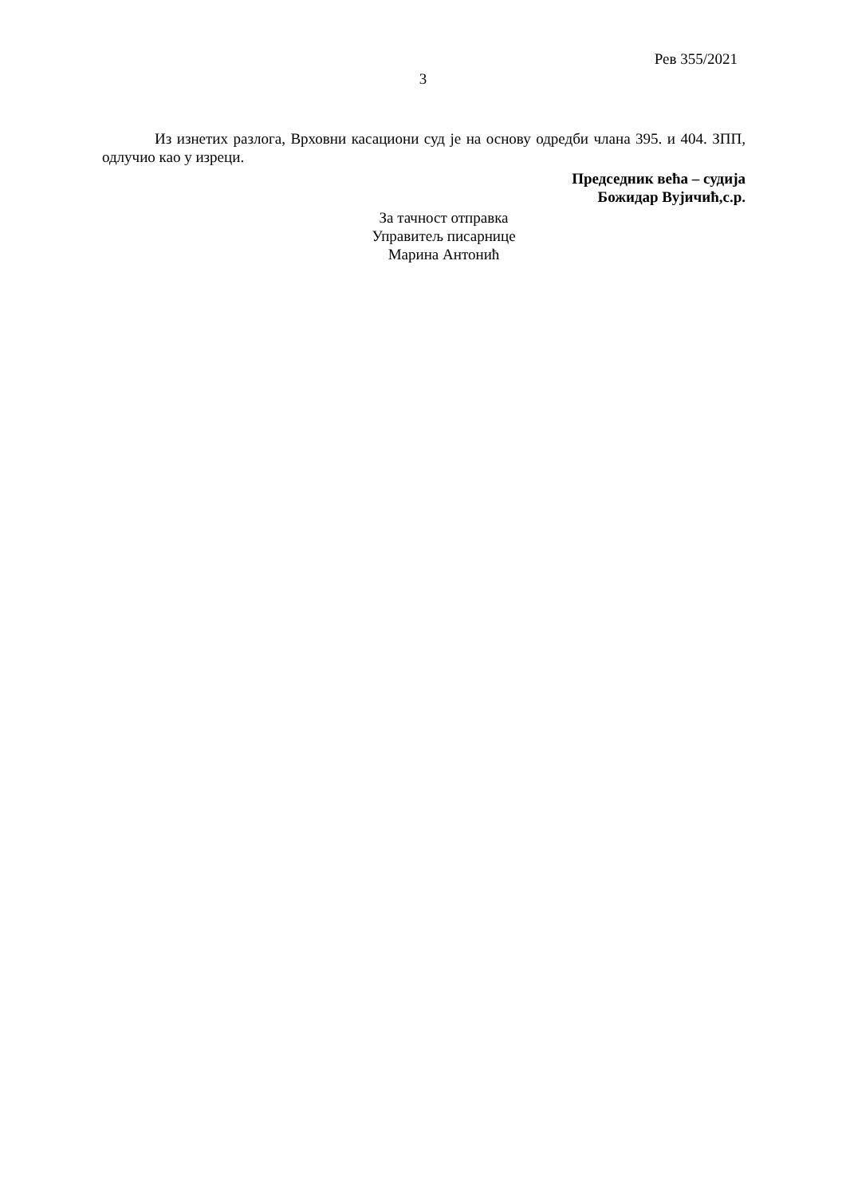Рев 355/2021
3
Из изнетих разлога, Врховни касациони суд је на основу одредби члана 395. и 404. ЗПП, одлучио као у изреци.
Председник већа – судија
Божидар Вујичић,с.р.
За тачност отправка
Управитељ писарнице
Марина Антонић